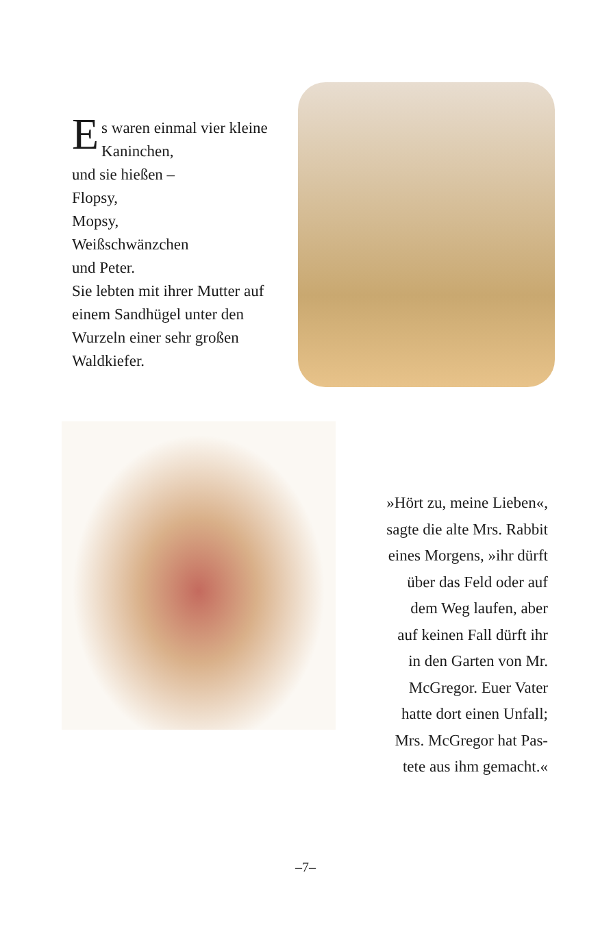Es waren einmal vier kleine Kaninchen,
und sie hießen –
Flopsy,
Mopsy,
Weißschwänzchen
und Peter.
Sie lebten mit ihrer Mutter auf einem Sandhügel unter den Wurzeln einer sehr großen Waldkiefer.
»Hört zu, meine Lieben«,
sagte die alte Mrs. Rabbit
eines Morgens, »ihr dürft
über das Feld oder auf
dem Weg laufen, aber
auf keinen Fall dürft ihr
in den Garten von Mr.
McGregor. Euer Vater
hatte dort einen Unfall;
Mrs. McGregor hat Pas-
tete aus ihm gemacht.«
–7–